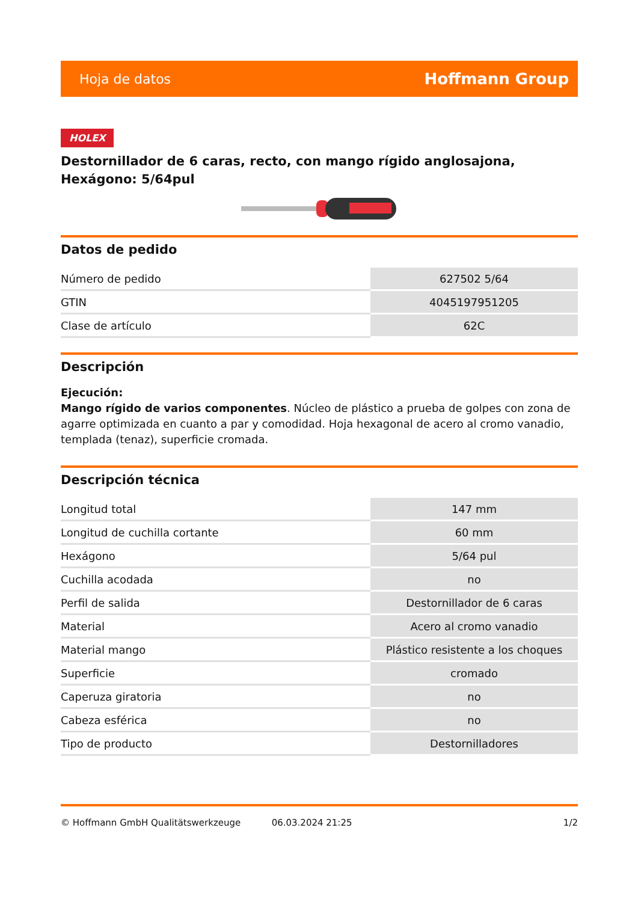Hoja de datos Hoffmann Group
HOLEX
Destornillador de 6 caras, recto, con mango rígido anglosajona, Hexágono: 5/64pul
Datos de pedido
| Número de pedido | 627502 5/64 |
| GTIN | 4045197951205 |
| Clase de artículo | 62C |
Descripción
Ejecución:
Mango rígido de varios componentes. Núcleo de plástico a prueba de golpes con zona de agarre optimizada en cuanto a par y comodidad. Hoja hexagonal de acero al cromo vanadio, templada (tenaz), superficie cromada.
Descripción técnica
| Longitud total | 147 mm |
| Longitud de cuchilla cortante | 60 mm |
| Hexágono | 5/64 pul |
| Cuchilla acodada | no |
| Perfil de salida | Destornillador de 6 caras |
| Material | Acero al cromo vanadio |
| Material mango | Plástico resistente a los choques |
| Superficie | cromado |
| Caperuza giratoria | no |
| Cabeza esférica | no |
| Tipo de producto | Destornilladores |
© Hoffmann GmbH Qualitätswerkzeuge 06.03.2024 21:25 1/2